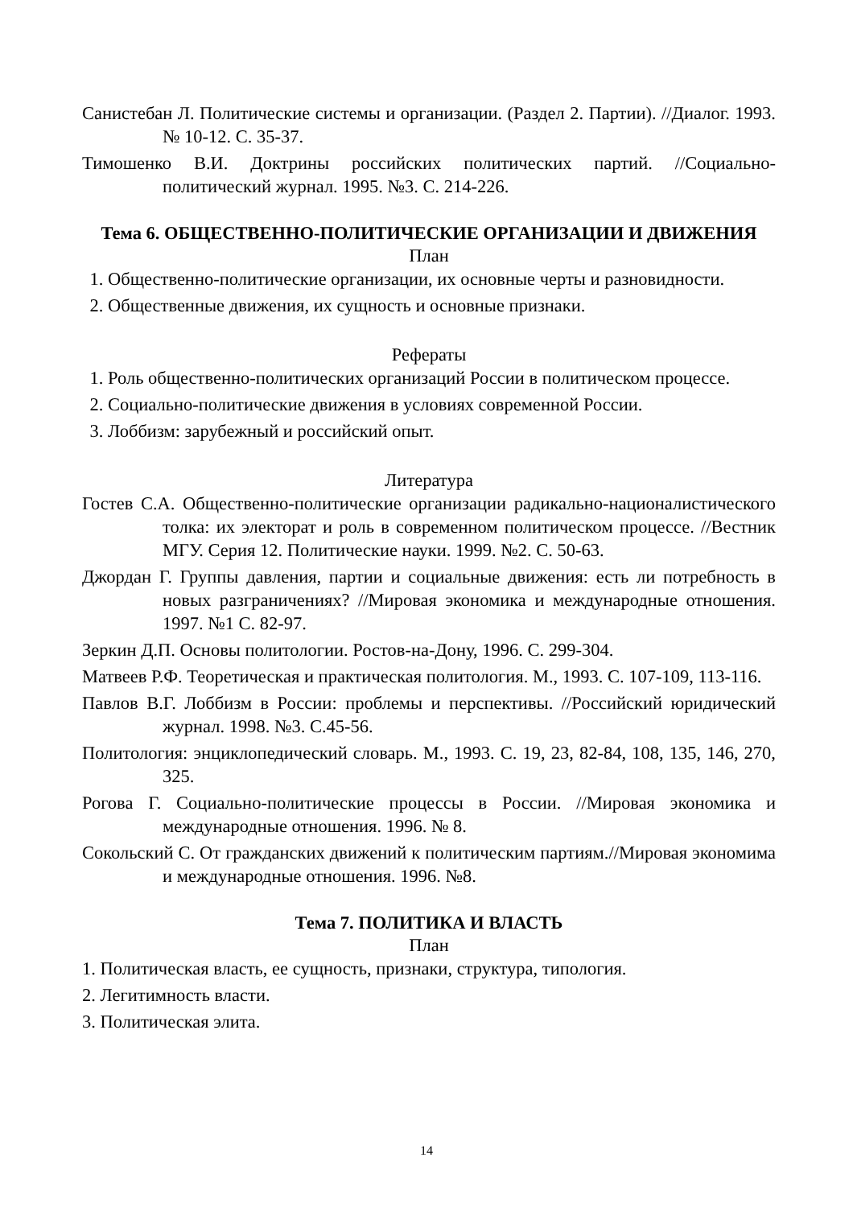Санистебан Л. Политические системы и организации. (Раздел 2. Партии). //Диалог. 1993. № 10-12. С. 35-37.
Тимошенко В.И. Доктрины российских политических партий. //Социально-политический журнал. 1995. №3. С. 214-226.
Тема 6. ОБЩЕСТВЕННО-ПОЛИТИЧЕСКИЕ ОРГАНИЗАЦИИ И ДВИЖЕНИЯ
План
1. Общественно-политические организации, их основные черты и разновидности.
2. Общественные движения, их сущность и основные признаки.
Рефераты
1. Роль общественно-политических организаций России в политическом процессе.
2. Социально-политические движения в условиях современной России.
3. Лоббизм: зарубежный и российский опыт.
Литература
Гостев С.А. Общественно-политические организации радикально-националистического толка: их электорат и роль в современном политическом процессе. //Вестник МГУ. Серия 12. Политические науки. 1999. №2. С. 50-63.
Джордан Г. Группы давления, партии и социальные движения: есть ли потребность в новых разграничениях? //Мировая экономика и международные отношения. 1997. №1 С. 82-97.
Зеркин Д.П. Основы политологии. Ростов-на-Дону, 1996. С. 299-304.
Матвеев Р.Ф. Теоретическая и практическая политология. М., 1993. С. 107-109, 113-116.
Павлов В.Г. Лоббизм в России: проблемы и перспективы. //Российский юридический журнал. 1998. №3. С.45-56.
Политология: энциклопедический словарь. М., 1993. С. 19, 23, 82-84, 108, 135, 146, 270, 325.
Рогова Г. Социально-политические процессы в России. //Мировая экономика и международные отношения. 1996. № 8.
Сокольский С. От гражданских движений к политическим партиям.//Мировая экономима и международные отношения. 1996. №8.
Тема 7. ПОЛИТИКА И ВЛАСТЬ
План
1. Политическая власть, ее сущность, признаки, структура, типология.
2. Легитимность власти.
3. Политическая элита.
14